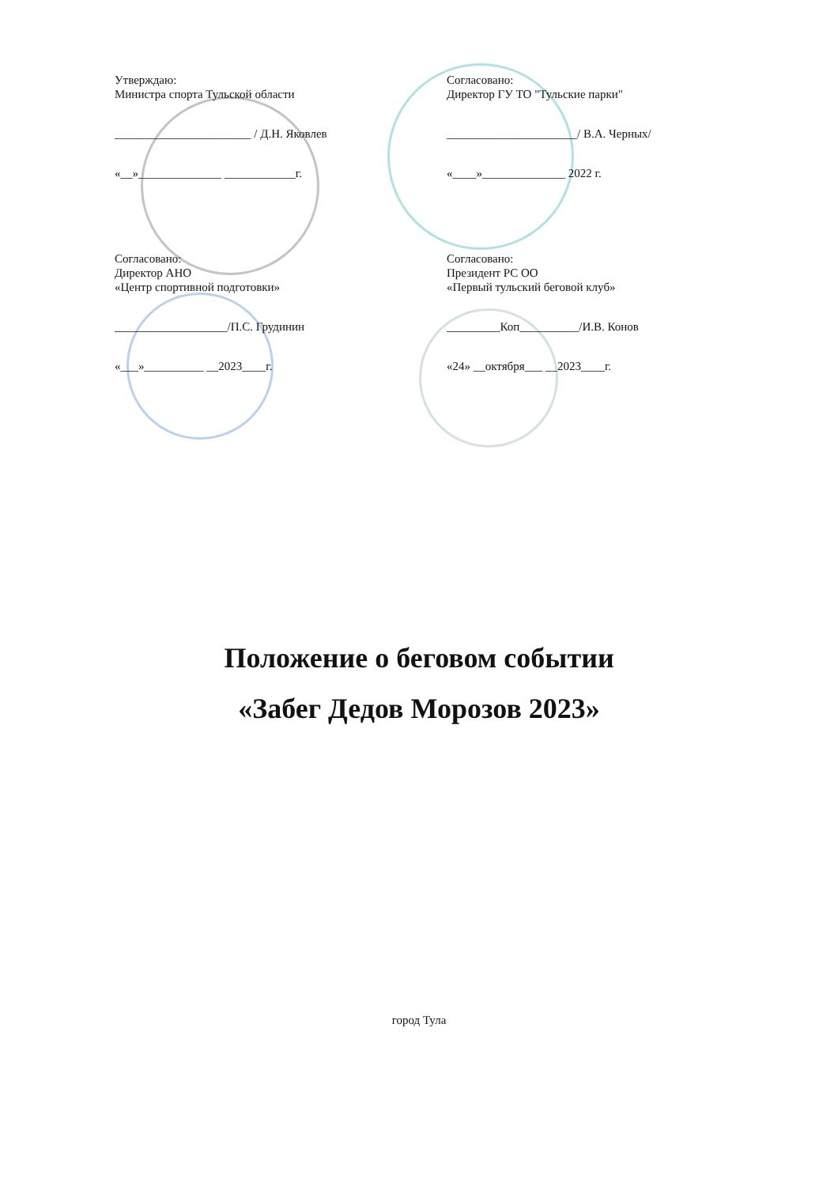Утверждаю:
Министра спорта Тульской области
_______________________ / Д.Н. Яковлев
«__»______________ ____________г.
Согласовано:
Директор ГУ ТО "Тульские парки"
______________________/ В.А. Черных/
«____»______________ 2022 г.
Согласовано:
Директор АНО
«Центр спортивной подготовки»
___________________/П.С. Грудинин
«___»__________ __2023____г.
Согласовано:
Президент РС ОО
«Первый тульский беговой клуб»
_________Коп__________/И.В. Конов
«24» __октября___ __2023____г.
Положение о беговом событии
«Забег Дедов Морозов 2023»
город Тула